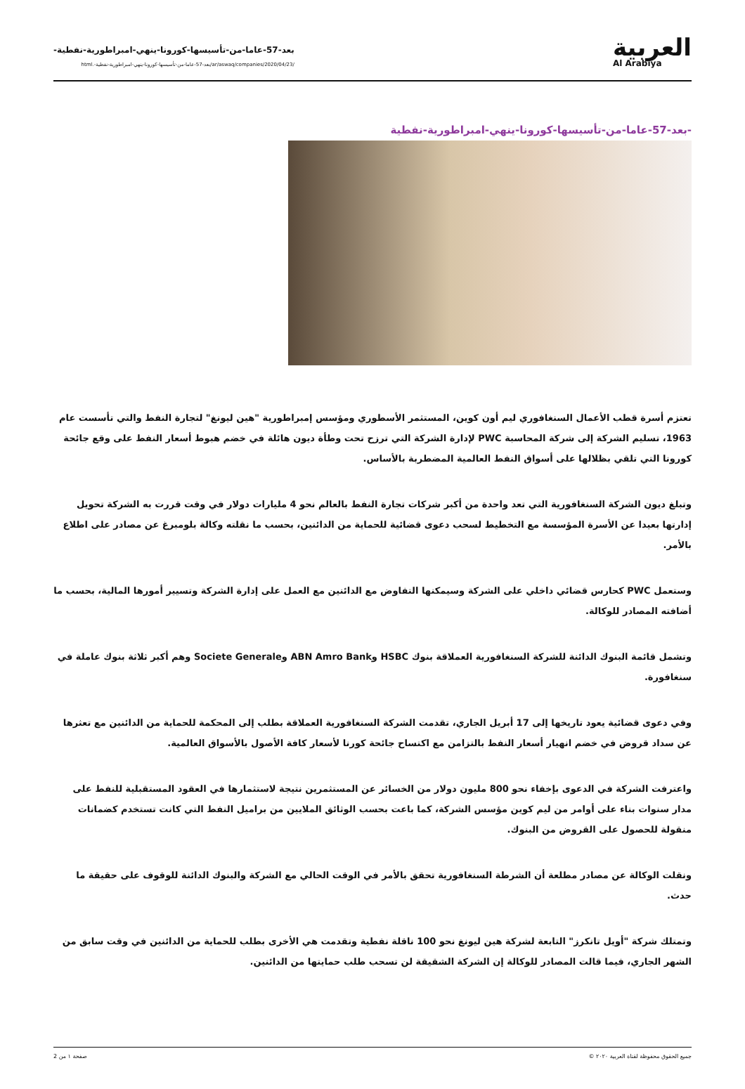العربية
Al Arabiya
بعد-57-عاما-من-تأسيسها-كورونا-ينهي-امبراطورية-نفطية-
/ar/aswaq/companies/2020/04/23/بعد-57-عاما-من-تأسيسها-كورونا-ينهي-امبراطورية-نفطية-.html
-بعد-57-عاما-من-تأسيسها-كورونا-ينهي-امبراطورية-نفطية
تعتزم أسرة قطب الأعمال السنغافوري ليم أون كوين، المستثمر الأسطوري ومؤسس إمبراطورية "هين ليونغ" لتجارة النفط والتي تأسست عام 1963، تسليم الشركة إلى شركة المحاسبة PWC لإدارة الشركة التي ترزح تحت وطأة ديون هائلة في خضم هبوط أسعار النفط على وقع جائحة كورونا التي تلقي بظلالها على أسواق النفط العالمية المضطربة بالأساس.
وتبلغ ديون الشركة السنغافورية التي تعد واحدة من أكبر شركات تجارة النفط بالعالم نحو 4 مليارات دولار في وقت قررت به الشركة تحويل إدارتها بعيدا عن الأسرة المؤسسة مع التخطيط لسحب دعوى قضائية للحماية من الدائنين، بحسب ما نقلته وكالة بلومبرغ عن مصادر على اطلاع بالأمر.
وستعمل PWC كحارس قضائي داخلي على الشركة وسيمكنها التفاوض مع الدائنين مع العمل على إدارة الشركة وتسيير أمورها المالية، بحسب ما أضافته المصادر للوكالة.
وتشمل قائمة البنوك الدائنة للشركة السنغافورية العملاقة بنوك HSBC وABN Amro Bank وSociete Generale وهم أكبر ثلاثة بنوك عاملة في سنغافورة.
وفي دعوى قضائية يعود تاريخها إلى 17 أبريل الجاري، تقدمت الشركة السنغافورية العملاقة بطلب إلى المحكمة للحماية من الدائنين مع تعثرها عن سداد قروض في خضم انهيار أسعار النفط بالتزامن مع اكتساح جائحة كورنا لأسعار كافة الأصول بالأسواق العالمية.
واعترفت الشركة في الدعوى بإخفاء نحو 800 مليون دولار من الخسائر عن المستثمرين نتيجة لاستثمارها في العقود المستقبلية للنفط على مدار سنوات بناء على أوامر من ليم كوين مؤسس الشركة، كما باعت بحسب الوثائق الملايين من براميل النفط التي كانت تستخدم كضمانات منقولة للحصول على القروض من البنوك.
ونقلت الوكالة عن مصادر مطلعة أن الشرطة السنغافورية تحقق بالأمر في الوقت الحالي مع الشركة والبنوك الدائنة للوقوف على حقيقة ما حدث.
وتمتلك شركة "أويل تانكرز" التابعة لشركة هين ليونغ نحو 100 ناقلة نفطية وتقدمت هي الأخرى بطلب للحماية من الدائنين في وقت سابق من الشهر الجاري، فيما قالت المصادر للوكالة إن الشركة الشقيقة لن تسحب طلب حمايتها من الدائنين.
جميع الحقوق محفوظة لقناة العربية ٢٠٢٠ © صفحة ١ من 2